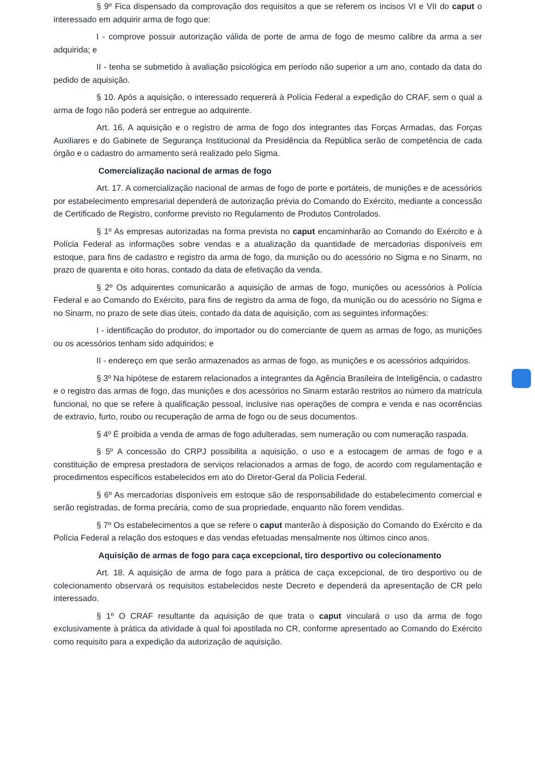§ 9º Fica dispensado da comprovação dos requisitos a que se referem os incisos VI e VII do caput o interessado em adquirir arma de fogo que:
I - comprove possuir autorização válida de porte de arma de fogo de mesmo calibre da arma a ser adquirida; e
II - tenha se submetido à avaliação psicológica em período não superior a um ano, contado da data do pedido de aquisição.
§ 10. Após a aquisição, o interessado requererá à Polícia Federal a expedição do CRAF, sem o qual a arma de fogo não poderá ser entregue ao adquirente.
Art. 16. A aquisição e o registro de arma de fogo dos integrantes das Forças Armadas, das Forças Auxiliares e do Gabinete de Segurança Institucional da Presidência da República serão de competência de cada órgão e o cadastro do armamento será realizado pelo Sigma.
Comercialização nacional de armas de fogo
Art. 17. A comercialização nacional de armas de fogo de porte e portáteis, de munições e de acessórios por estabelecimento empresarial dependerá de autorização prévia do Comando do Exército, mediante a concessão de Certificado de Registro, conforme previsto no Regulamento de Produtos Controlados.
§ 1º As empresas autorizadas na forma prevista no caput encaminharão ao Comando do Exército e à Polícia Federal as informações sobre vendas e a atualização da quantidade de mercadorias disponíveis em estoque, para fins de cadastro e registro da arma de fogo, da munição ou do acessório no Sigma e no Sinarm, no prazo de quarenta e oito horas, contado da data de efetivação da venda.
§ 2º Os adquirentes comunicarão a aquisição de armas de fogo, munições ou acessórios à Polícia Federal e ao Comando do Exército, para fins de registro da arma de fogo, da munição ou do acessório no Sigma e no Sinarm, no prazo de sete dias úteis, contado da data de aquisição, com as seguintes informações:
I - identificação do produtor, do importador ou do comerciante de quem as armas de fogo, as munições ou os acessórios tenham sido adquiridos; e
II - endereço em que serão armazenados as armas de fogo, as munições e os acessórios adquiridos.
§ 3º Na hipótese de estarem relacionados a integrantes da Agência Brasileira de Inteligência, o cadastro e o registro das armas de fogo, das munições e dos acessórios no Sinarm estarão restritos ao número da matrícula funcional, no que se refere à qualificação pessoal, inclusive nas operações de compra e venda e nas ocorrências de extravio, furto, roubo ou recuperação de arma de fogo ou de seus documentos.
§ 4º É proibida a venda de armas de fogo adulteradas, sem numeração ou com numeração raspada.
§ 5º A concessão do CRPJ possibilita a aquisição, o uso e a estocagem de armas de fogo e a constituição de empresa prestadora de serviços relacionados a armas de fogo, de acordo com regulamentação e procedimentos específicos estabelecidos em ato do Diretor-Geral da Polícia Federal.
§ 6º As mercadorias disponíveis em estoque são de responsabilidade do estabelecimento comercial e serão registradas, de forma precária, como de sua propriedade, enquanto não forem vendidas.
§ 7º Os estabelecimentos a que se refere o caput manterão à disposição do Comando do Exército e da Polícia Federal a relação dos estoques e das vendas efetuadas mensalmente nos últimos cinco anos.
Aquisição de armas de fogo para caça excepcional, tiro desportivo ou colecionamento
Art. 18. A aquisição de arma de fogo para a prática de caça excepcional, de tiro desportivo ou de colecionamento observará os requisitos estabelecidos neste Decreto e dependerá da apresentação de CR pelo interessado.
§ 1º O CRAF resultante da aquisição de que trata o caput vinculará o uso da arma de fogo exclusivamente à prática da atividade à qual foi apostilada no CR, conforme apresentado ao Comando do Exército como requisito para a expedição da autorização de aquisição.